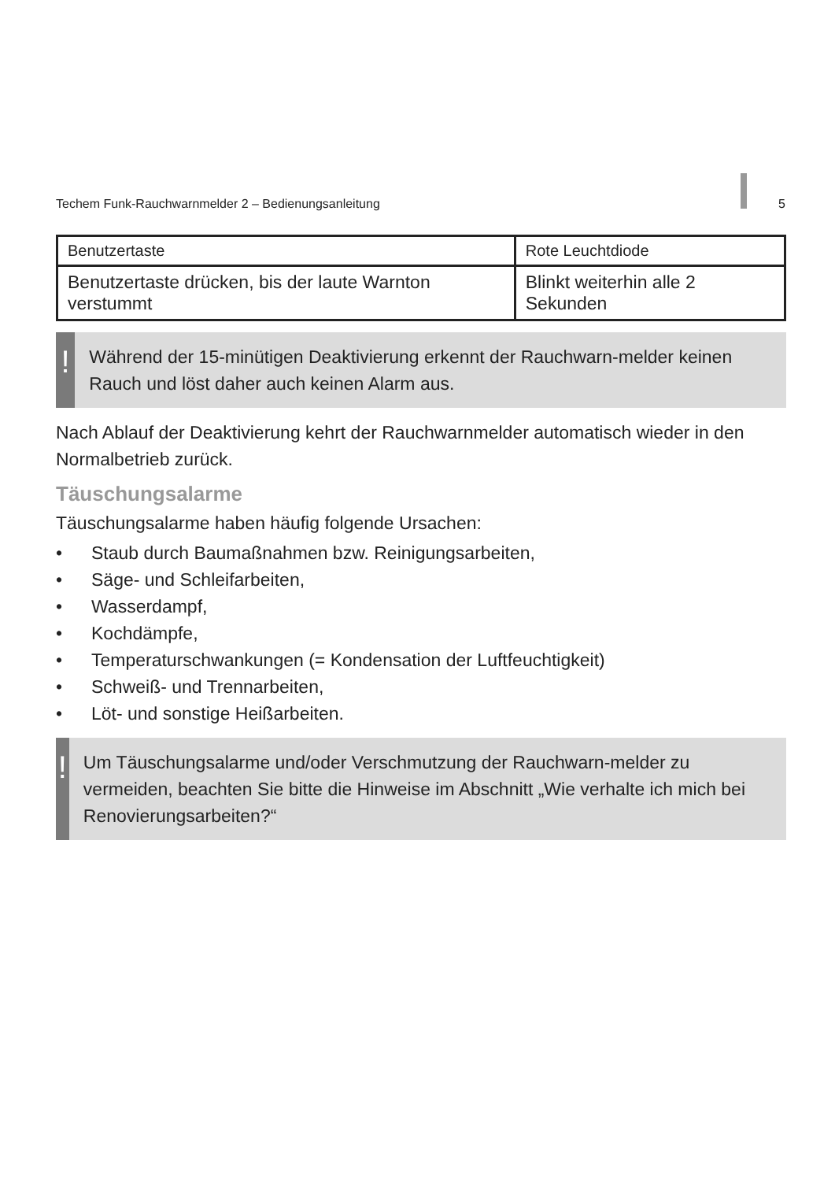Techem Funk-Rauchwarnmelder 2 – Bedienungsanleitung 5
| Benutzertaste | Rote Leuchtdiode |
| --- | --- |
| Benutzertaste drücken, bis der laute Warnton verstummt | Blinkt weiterhin alle 2 Sekunden |
!
Während der 15-minütigen Deaktivierung erkennt der Rauchwarn-melder keinen Rauch und löst daher auch keinen Alarm aus.
Nach Ablauf der Deaktivierung kehrt der Rauchwarnmelder automatisch wieder in den Normalbetrieb zurück.
Täuschungsalarme
Täuschungsalarme haben häufig folgende Ursachen:
• Staub durch Baumaßnahmen bzw. Reinigungsarbeiten,
• Säge- und Schleifarbeiten,
• Wasserdampf,
• Kochdämpfe,
• Temperaturschwankungen (= Kondensation der Luftfeuchtigkeit)
• Schweiß- und Trennarbeiten,
• Löt- und sonstige Heißarbeiten.
!
Um Täuschungsalarme und/oder Verschmutzung der Rauchwarn-melder zu vermeiden, beachten Sie bitte die Hinweise im Abschnitt „Wie verhalte ich mich bei Renovierungsarbeiten?“